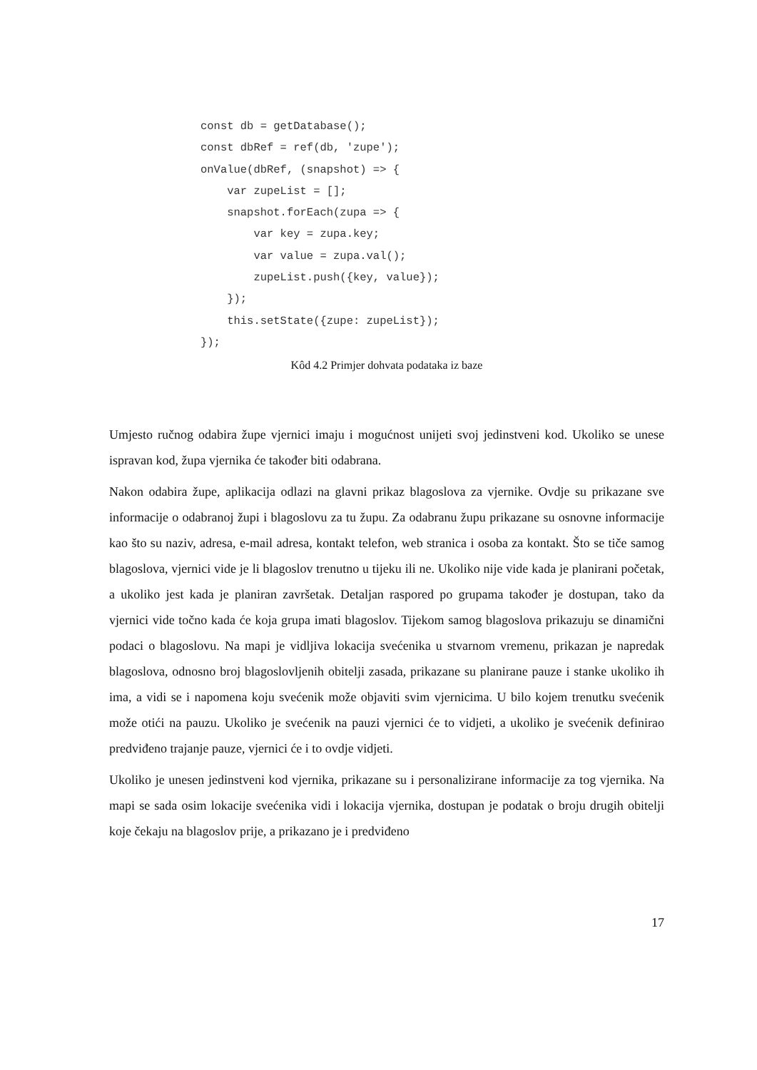const db = getDatabase();
const dbRef = ref(db, 'zupe');
onValue(dbRef, (snapshot) => {
    var zupeList = [];
    snapshot.forEach(zupa => {
        var key = zupa.key;
        var value = zupa.val();
        zupeList.push({key, value});
    });
    this.setState({zupe: zupeList});
});
Kôd 4.2 Primjer dohvata podataka iz baze
Umjesto ručnog odabira župe vjernici imaju i mogućnost unijeti svoj jedinstveni kod. Ukoliko se unese ispravan kod, župa vjernika će također biti odabrana.
Nakon odabira župe, aplikacija odlazi na glavni prikaz blagoslova za vjernike. Ovdje su prikazane sve informacije o odabranoj župi i blagoslovu za tu župu. Za odabranu župu prikazane su osnovne informacije kao što su naziv, adresa, e-mail adresa, kontakt telefon, web stranica i osoba za kontakt. Što se tiče samog blagoslova, vjernici vide je li blagoslov trenutno u tijeku ili ne. Ukoliko nije vide kada je planirani početak, a ukoliko jest kada je planiran završetak. Detaljan raspored po grupama također je dostupan, tako da vjernici vide točno kada će koja grupa imati blagoslov. Tijekom samog blagoslova prikazuju se dinamični podaci o blagoslovu. Na mapi je vidljiva lokacija svećenika u stvarnom vremenu, prikazan je napredak blagoslova, odnosno broj blagoslovljenih obitelji zasada, prikazane su planirane pauze i stanke ukoliko ih ima, a vidi se i napomena koju svećenik može objaviti svim vjernicima. U bilo kojem trenutku svećenik može otići na pauzu. Ukoliko je svećenik na pauzi vjernici će to vidjeti, a ukoliko je svećenik definirao predviđeno trajanje pauze, vjernici će i to ovdje vidjeti.
Ukoliko je unesen jedinstveni kod vjernika, prikazane su i personalizirane informacije za tog vjernika. Na mapi se sada osim lokacije svećenika vidi i lokacija vjernika, dostupan je podatak o broju drugih obitelji koje čekaju na blagoslov prije, a prikazano je i predviđeno
17